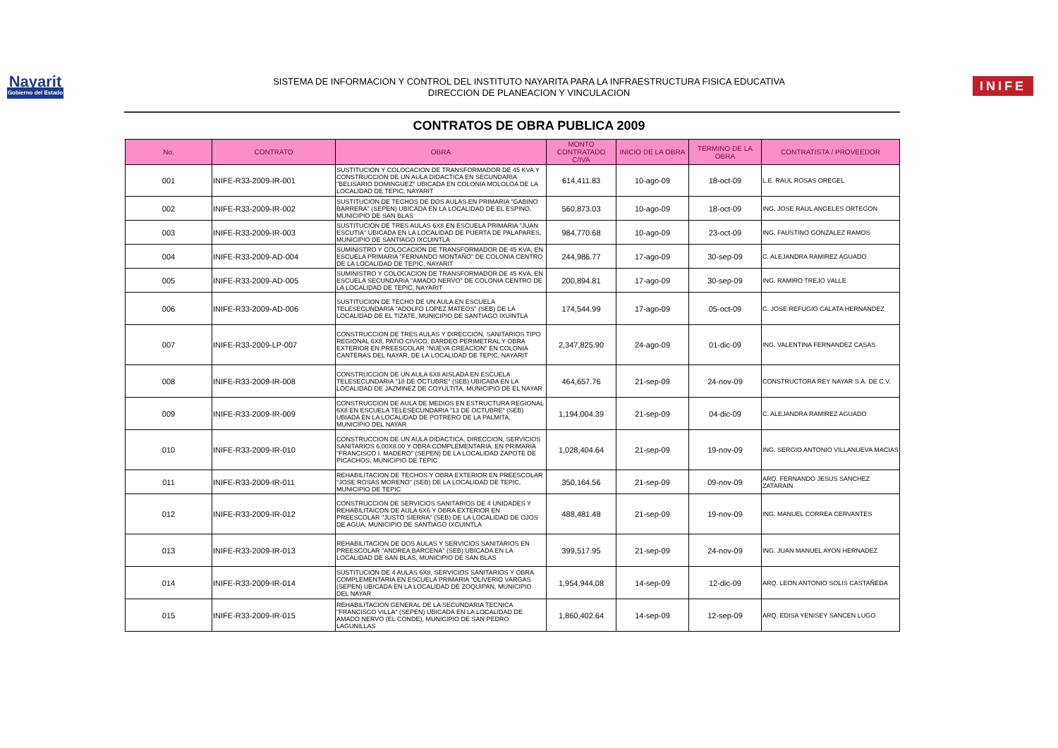Nayarit
Gobierno del Estado
SISTEMA DE INFORMACION Y CONTROL DEL INSTITUTO NAYARITA PARA LA INFRAESTRUCTURA FISICA EDUCATIVA
DIRECCION DE PLANEACION Y VINCULACION
INIFE
CONTRATOS DE OBRA PUBLICA 2009
| No. | CONTRATO | OBRA | MONTO CONTRATADO C/IVA | INICIO DE LA OBRA | TERMINO DE LA OBRA | CONTRATISTA / PROVEEDOR |
| --- | --- | --- | --- | --- | --- | --- |
| 001 | INIFE-R33-2009-IR-001 | SUSTITUCION Y COLOCACION DE TRANSFORMADOR DE 45 KVA Y CONSTRUCCION DE UN AULA DIDACTICA EN SECUNDARIA "BELISARIO DOMINGUEZ" UBICADA EN COLONIA MOLOLOA DE LA LOCALIDAD DE TEPIC, NAYARIT | 614,411.83 | 10-ago-09 | 18-oct-09 | L.E. RAUL ROSAS OREGEL |
| 002 | INIFE-R33-2009-IR-002 | SUSTITUCION DE TECHOS DE DOS AULAS EN PRIMARIA "GABINO BARRERA" (SEPEN) UBICADA EN LA LOCALIDAD DE EL ESPINO, MUNICIPIO DE SAN BLAS | 560,873.03 | 10-ago-09 | 18-oct-09 | ING. JOSE RAUL ANGELES ORTEGON |
| 003 | INIFE-R33-2009-IR-003 | SUSTITUCION DE TRES AULAS 6X8 EN ESCUELA PRIMARIA "JUAN ESCUTIA" UBICADA EN LA LOCALIDAD DE PUERTA DE PALAPARES, MUNICIPIO DE SANTIAGO IXCUINTLA | 984,770.68 | 10-ago-09 | 23-oct-09 | ING. FAUSTINO GONZALEZ RAMOS |
| 004 | INIFE-R33-2009-AD-004 | SUMINISTRO Y COLOCACION DE TRANSFORMADOR DE 45 KVA, EN ESCUELA PRIMARIA "FERNANDO MONTAÑO" DE COLONIA CENTRO DE LA LOCALIDAD DE TEPIC, NAYARIT | 244,986.77 | 17-ago-09 | 30-sep-09 | C. ALEJANDRA RAMIREZ AGUADO |
| 005 | INIFE-R33-2009-AD-005 | SUMINISTRO Y COLOCACION DE TRANSFORMADOR DE 45 KVA, EN ESCUELA SECUNDARIA "AMADO NERVO" DE COLONIA CENTRO DE LA LOCALIDAD DE TEPIC, NAYARIT | 200,894.81 | 17-ago-09 | 30-sep-09 | ING. RAMIRO TREJO VALLE |
| 006 | INIFE-R33-2009-AD-006 | SUSTITUCION DE TECHO DE UN AULA EN ESCUELA TELESECUNDARIA "ADOLFO LOPEZ MATEOS" (SEB) DE LA LOCALIDAD DE EL TIZATE, MUNICIPIO DE SANTIAGO IXUINTLA | 174,544.99 | 17-ago-09 | 05-oct-09 | C. JOSE REFUGIO CALATA HERNANDEZ |
| 007 | INIFE-R33-2009-LP-007 | CONSTRUCCION DE TRES AULAS Y DIRECCION, SANITARIOS TIPO REGIONAL 6X8, PATIO CIVICO, BARDEO PERIMETRAL Y OBRA EXTERIOR EN PREESCOLAR "NUEVA CREACION" EN COLONIA CANTERAS DEL NAYAR, DE LA LOCALIDAD DE TEPIC, NAYARIT | 2,347,825.90 | 24-ago-09 | 01-dic-09 | ING. VALENTINA FERNANDEZ CASAS |
| 008 | INIFE-R33-2009-IR-008 | CONSTRUCCION DE UN AULA 6X8 AISLADA EN ESCUELA TELESECUNDARIA "18 DE OCTUBRE" (SEB) UBICADA EN LA LOCALIDAD DE JAZMINEZ DE COYULTITA, MUNICIPIO DE EL NAYAR | 464,657.76 | 21-sep-09 | 24-nov-09 | CONSTRUCTORA REY NAYAR S.A. DE C.V. |
| 009 | INIFE-R33-2009-IR-009 | CONSTRUCCION DE AULA DE MEDIOS EN ESTRUCTURA REGIONAL 6X8 EN ESCUELA TELESECUNDARIA "13 DE OCTUBRE" (SEB) UBIADA EN LA LOCALIDAD DE POTRERO DE LA PALMITA, MUNICIPIO DEL NAYAR | 1,194,004.39 | 21-sep-09 | 04-dic-09 | C. ALEJANDRA RAMIREZ AGUADO |
| 010 | INIFE-R33-2009-IR-010 | CONSTRUCCION DE UN AULA DIDACTICA, DIRECCION, SERVICIOS SANITARIOS 6.00X8.00 Y OBRA COMPLEMENTARIA, EN PRIMARIA "FRANCISCO I. MADERO" (SEPEN) DE LA LOCALIDAD ZAPOTE DE PICACHOS, MUNICIPIO DE TEPIC | 1,028,404.64 | 21-sep-09 | 19-nov-09 | ING. SERGIO ANTONIO VILLANUEVA MACIAS |
| 011 | INIFE-R33-2009-IR-011 | REHABILITACION DE TECHOS Y OBRA EXTERIOR EN PREESCOLAR "JOSE ROSAS MORENO" (SEB) DE LA LOCALIDAD DE TEPIC, MUNICIPIO DE TEPIC | 350,164.56 | 21-sep-09 | 09-nov-09 | ARQ. FERNANDO JESUS SANCHEZ ZATARAIN |
| 012 | INIFE-R33-2009-IR-012 | CONSTRUCCION DE SERVICIOS SANITARIOS DE 4 UNIDADES Y REHABILITAICON DE AULA 6X6 Y OBRA EXTERIOR EN PREESCOLAR "JUSTO SIERRA" (SEB) DE LA LOCALIDAD DE OJOS DE AGUA, MUNICIPIO DE SANTIAGO IXCUINTLA | 488,481.48 | 21-sep-09 | 19-nov-09 | ING. MANUEL CORREA CERVANTES |
| 013 | INIFE-R33-2009-IR-013 | REHABILITACION DE DOS AULAS Y SERVICIOS SANITARIOS EN PREESCOLAR "ANDREA BARCENA" (SEB) UBICADA EN LA LOCALIDAD DE SAN BLAS, MUNICIPIO DE SAN BLAS | 399,517.95 | 21-sep-09 | 24-nov-09 | ING. JUAN MANUEL AYON HERNADEZ |
| 014 | INIFE-R33-2009-IR-014 | SUSTITUCION DE 4 AULAS 6X8, SERVICIOS SANITARIOS Y OBRA COMPLEMENTARIA EN ESCUELA PRIMARIA "OLIVERIO VARGAS (SEPEN) UBICADA EN LA LOCALIDAD DE ZOQUIPAN, MUNICIPIO DEL NAYAR | 1,954,944.08 | 14-sep-09 | 12-dic-09 | ARQ. LEON ANTONIO SOLIS CASTAÑEDA |
| 015 | INIFE-R33-2009-IR-015 | REHABILITACION GENERAL DE LA SECUNDARIA TECNICA "FRANCISCO VILLA" (SEPEN) UBICADA EN LA LOCALIDAD DE AMADO NERVO (EL CONDE), MUNICIPIO DE SAN PEDRO LAGUNILLAS | 1,860,402.64 | 14-sep-09 | 12-sep-09 | ARQ. EDISA YENISEY SANCEN LUGO |